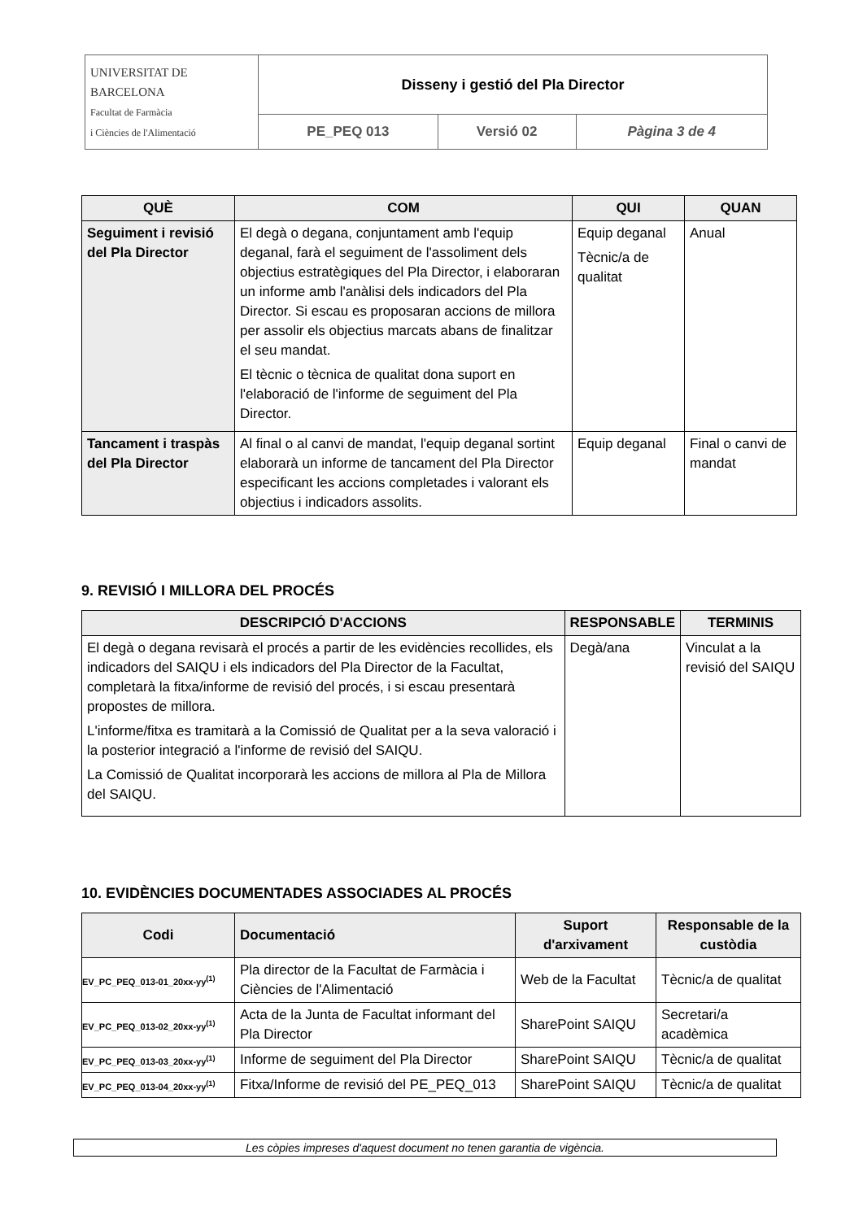| UNIVERSITAT DE BARCELONA Facultat de Farmàcia i Ciències de l'Alimentació | Disseny i gestió del Pla Director | | |
| | PE_PEQ 013 | Versió 02 | Pàgina 3 de 4 |
| QUÈ | COM | QUI | QUAN |
| --- | --- | --- | --- |
| Seguiment i revisió del Pla Director | El degà o degana, conjuntament amb l'equip deganal, farà el seguiment de l'assoliment dels objectius estratègiques del Pla Director, i elaboraran un informe amb l'anàlisi dels indicadors del Pla Director. Si escau es proposaran accions de millora per assolir els objectius marcats abans de finalitzar el seu mandat. El tècnic o tècnica de qualitat dona suport en l'elaboració de l'informe de seguiment del Pla Director. | Equip deganal Tècnic/a de qualitat | Anual |
| Tancament i traspàs del Pla Director | Al final o al canvi de mandat, l'equip deganal sortint elaborarà un informe de tancament del Pla Director especificant les accions completades i valorant els objectius i indicadors assolits. | Equip deganal | Final o canvi de mandat |
9. REVISIÓ I MILLORA DEL PROCÉS
| DESCRIPCIÓ D'ACCIONS | RESPONSABLE | TERMINIS |
| --- | --- | --- |
| El degà o degana revisarà el procés a partir de les evidències recollides, els indicadors del SAIQU i els indicadors del Pla Director de la Facultat, completarà la fitxa/informe de revisió del procés, i si escau presentarà propostes de millora. L'informe/fitxa es tramitarà a la Comissió de Qualitat per a la seva valoració i la posterior integració a l'informe de revisió del SAIQU. La Comissió de Qualitat incorporarà les accions de millora al Pla de Millora del SAIQU. | Degà/ana | Vinculat a la revisió del SAIQU |
10. EVIDÈNCIES DOCUMENTADES ASSOCIADES AL PROCÉS
| Codi | Documentació | Suport d'arxivament | Responsable de la custòdia |
| --- | --- | --- | --- |
| EV_PC_PEQ_013-01_20xx-yy<sup>(1)</sup> | Pla director de la Facultat de Farmàcia i Ciències de l'Alimentació | Web de la Facultat | Tècnic/a de qualitat |
| EV_PC_PEQ_013-02_20xx-yy<sup>(1)</sup> | Acta de la Junta de Facultat informant del Pla Director | SharePoint SAIQU | Secretari/a acadèmica |
| EV_PC_PEQ_013-03_20xx-yy<sup>(1)</sup> | Informe de seguiment del Pla Director | SharePoint SAIQU | Tècnic/a de qualitat |
| EV_PC_PEQ_013-04_20xx-yy<sup>(1)</sup> | Fitxa/Informe de revisió del PE_PEQ_013 | SharePoint SAIQU | Tècnic/a de qualitat |
Les còpies impreses d'aquest document no tenen garantia de vigència.